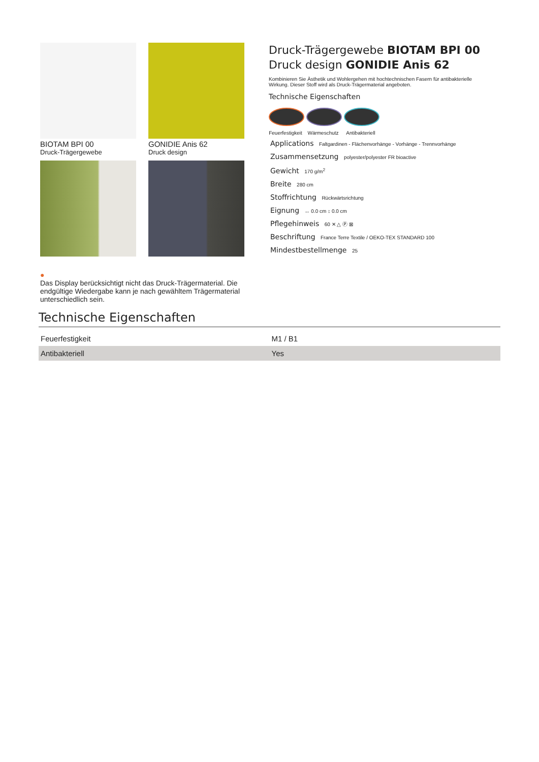BIOTAM BPI 00
Druck-Trägergewebe
GONIDIE Anis 62
Druck design
Druck-Trägergewebe BIOTAM BPI 00
Druck design GONIDIE Anis 62
Kombinieren Sie Ästhetik und Wohlergehen mit hochtechnischen Fasern für antibakterielle Wirkung. Dieser Stoff wird als Druck-Trägermaterial angeboten.
Technische Eigenschaften
Feuerfestigkeit
Wärmeschutz Antibakteriell
Applications Faltgardinen - Flächenvorhänge - Vorhänge - Trennvorhänge
Zusammensetzung polyester/polyester FR bioactive
Gewicht 170 g/m<sup>2</sup>
Breite 280 cm
Stoffrichtung Rückwärtsrichtung
Eignung ↔ 0.0 cm ↕ 0.0 cm
Pflegehinweis 60 ✕ △ Ⓟ ⊠
Beschriftung France Terre Textile / OEKO-TEX STANDARD 100
Mindestbestellmenge 25
●
Das Display berücksichtigt nicht das Druck-Trägermaterial. Die endgültige Wiedergabe kann je nach gewähltem Trägermaterial unterschiedlich sein.
Technische Eigenschaften
| Feuerfestigkeit | M1 / B1 |
| Antibakteriell | Yes |